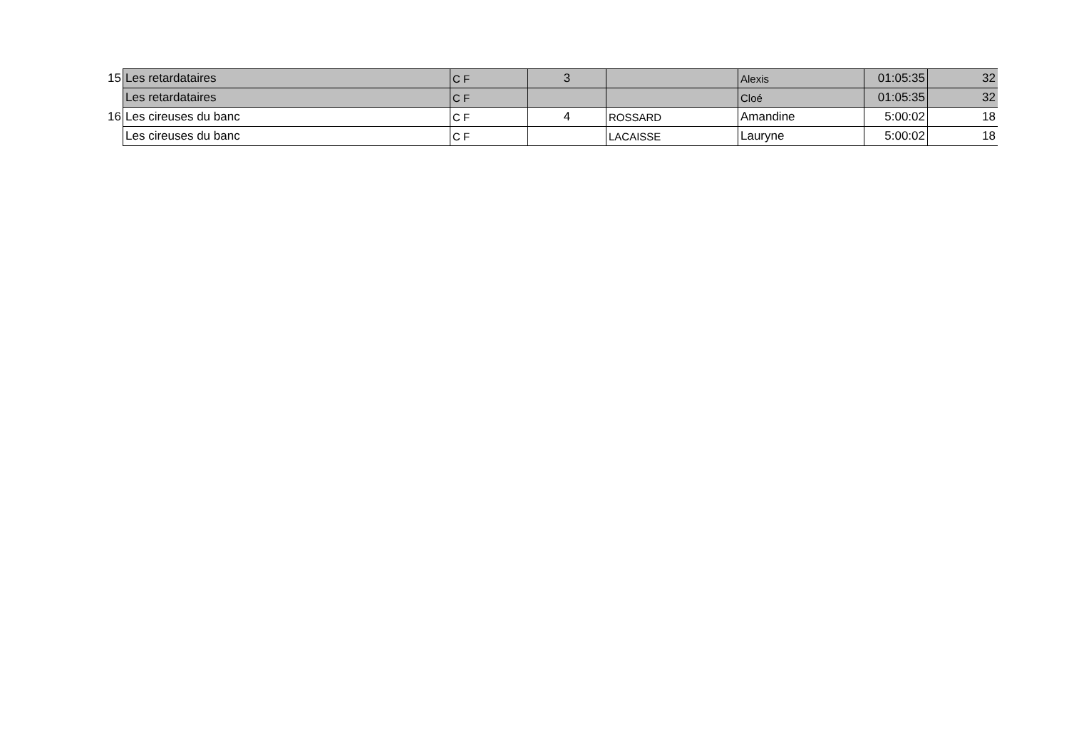| 15 | Les retardataires | C F | 3 | | Alexis | 01:05:35 | 32 |
| | Les retardataires | C F | | | Cloé | 01:05:35 | 32 |
| 16 | Les cireuses du banc | C F | 4 | ROSSARD | Amandine | 5:00:02 | 18 |
| | Les cireuses du banc | C F | | LACAISSE | Lauryne | 5:00:02 | 18 |